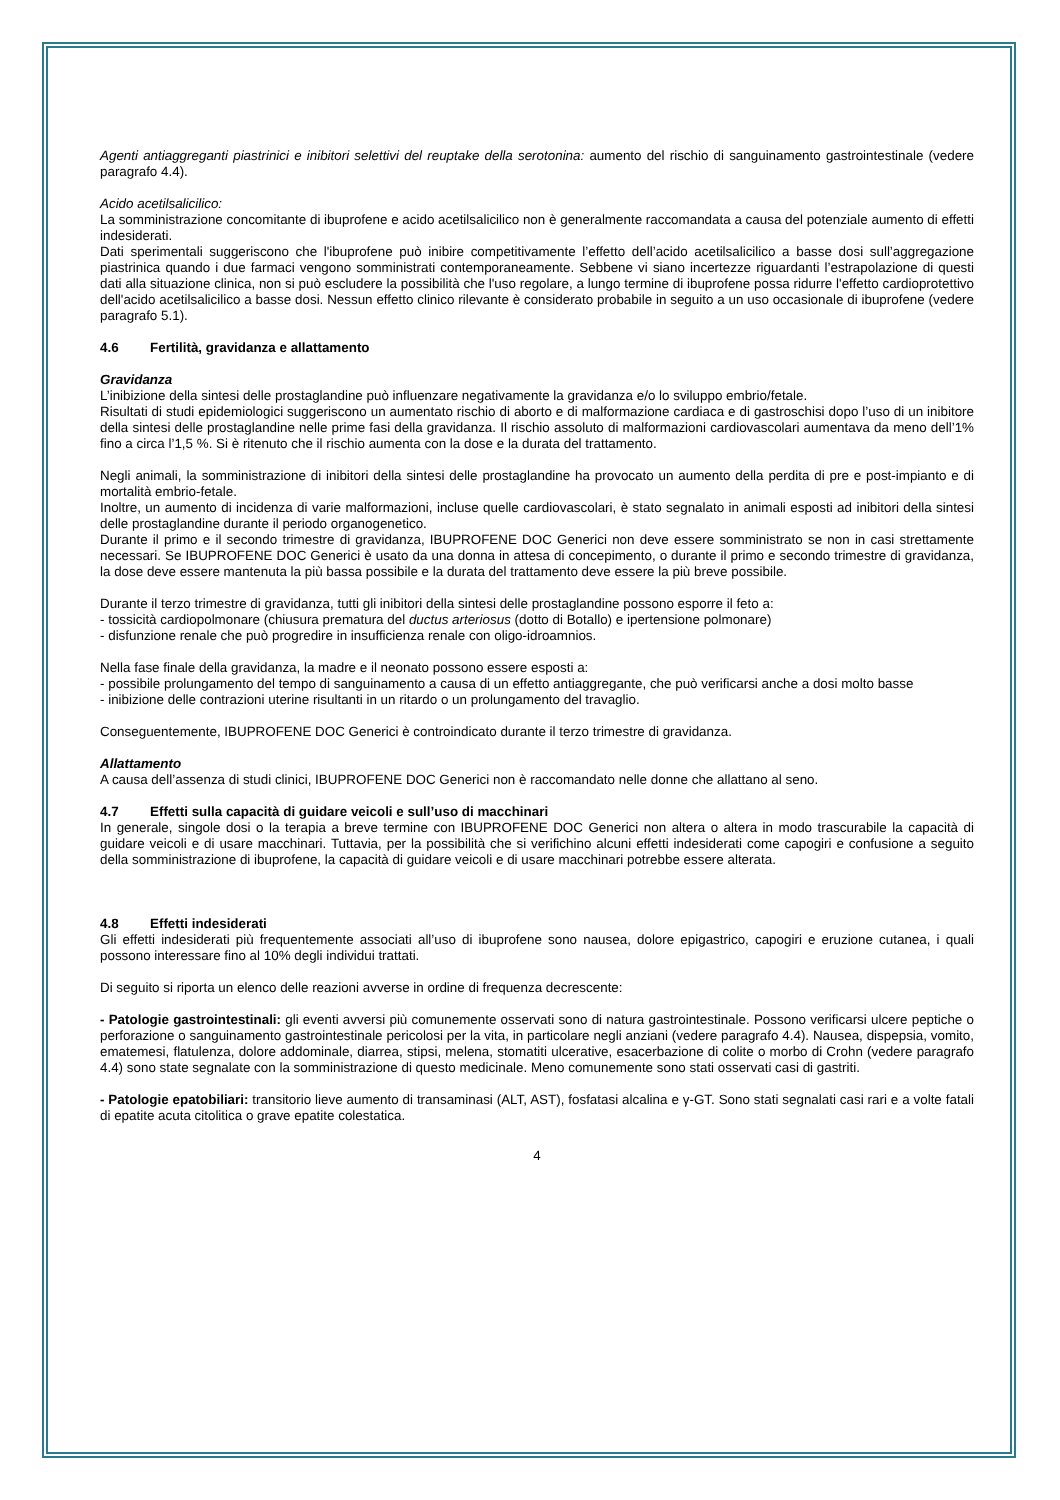Agenti antiaggreganti piastrinici e inibitori selettivi del reuptake della serotonina: aumento del rischio di sanguinamento gastrointestinale (vedere paragrafo 4.4).
Acido acetilsalicilico:
La somministrazione concomitante di ibuprofene e acido acetilsalicilico non è generalmente raccomandata a causa del potenziale aumento di effetti indesiderati.
Dati sperimentali suggeriscono che l'ibuprofene può inibire competitivamente l’effetto dell’acido acetilsalicilico a basse dosi sull’aggregazione piastrinica quando i due farmaci vengono somministrati contemporaneamente. Sebbene vi siano incertezze riguardanti l’estrapolazione di questi dati alla situazione clinica, non si può escludere la possibilità che l'uso regolare, a lungo termine di ibuprofene possa ridurre l'effetto cardioprotettivo dell'acido acetilsalicilico a basse dosi. Nessun effetto clinico rilevante è considerato probabile in seguito a un uso occasionale di ibuprofene (vedere paragrafo 5.1).
4.6 Fertilità, gravidanza e allattamento
Gravidanza
L’inibizione della sintesi delle prostaglandine può influenzare negativamente la gravidanza e/o lo sviluppo embrio/fetale.
Risultati di studi epidemiologici suggeriscono un aumentato rischio di aborto e di malformazione cardiaca e di gastroschisi dopo l’uso di un inibitore della sintesi delle prostaglandine nelle prime fasi della gravidanza. Il rischio assoluto di malformazioni cardiovascolari aumentava da meno dell’1% fino a circa l’1,5 %. Si è ritenuto che il rischio aumenta con la dose e la durata del trattamento.
Negli animali, la somministrazione di inibitori della sintesi delle prostaglandine ha provocato un aumento della perdita di pre e post-impianto e di mortalità embrio-fetale.
Inoltre, un aumento di incidenza di varie malformazioni, incluse quelle cardiovascolari, è stato segnalato in animali esposti ad inibitori della sintesi delle prostaglandine durante il periodo organogenetico.
Durante il primo e il secondo trimestre di gravidanza, IBUPROFENE DOC Generici non deve essere somministrato se non in casi strettamente necessari. Se IBUPROFENE DOC Generici è usato da una donna in attesa di concepimento, o durante il primo e secondo trimestre di gravidanza, la dose deve essere mantenuta la più bassa possibile e la durata del trattamento deve essere la più breve possibile.
Durante il terzo trimestre di gravidanza, tutti gli inibitori della sintesi delle prostaglandine possono esporre il feto a:
- tossicità cardiopolmonare (chiusura prematura del ductus arteriosus (dotto di Botallo) e ipertensione polmonare)
- disfunzione renale che può progredire in insufficienza renale con oligo-idroamnios.
Nella fase finale della gravidanza, la madre e il neonato possono essere esposti a:
- possibile prolungamento del tempo di sanguinamento a causa di un effetto antiaggregante, che può verificarsi anche a dosi molto basse
- inibizione delle contrazioni uterine risultanti in un ritardo o un prolungamento del travaglio.
Conseguentemente, IBUPROFENE DOC Generici è controindicato durante il terzo trimestre di gravidanza.
Allattamento
A causa dell’assenza di studi clinici, IBUPROFENE DOC Generici non è raccomandato nelle donne che allattano al seno.
4.7 Effetti sulla capacità di guidare veicoli e sull’uso di macchinari
In generale, singole dosi o la terapia a breve termine con IBUPROFENE DOC Generici non altera o altera in modo trascurabile la capacità di guidare veicoli e di usare macchinari. Tuttavia, per la possibilità che si verifichino alcuni effetti indesiderati come capogiri e confusione a seguito della somministrazione di ibuprofene, la capacità di guidare veicoli e di usare macchinari potrebbe essere alterata.
4.8 Effetti indesiderati
Gli effetti indesiderati più frequentemente associati all’uso di ibuprofene sono nausea, dolore epigastrico, capogiri e eruzione cutanea, i quali possono interessare fino al 10% degli individui trattati.
Di seguito si riporta un elenco delle reazioni avverse in ordine di frequenza decrescente:
- Patologie gastrointestinali: gli eventi avversi più comunemente osservati sono di natura gastrointestinale. Possono verificarsi ulcere peptiche o perforazione o sanguinamento gastrointestinale pericolosi per la vita, in particolare negli anziani (vedere paragrafo 4.4). Nausea, dispepsia, vomito, ematemesi, flatulenza, dolore addominale, diarrea, stipsi, melena, stomatiti ulcerative, esacerbazione di colite o morbo di Crohn (vedere paragrafo 4.4) sono state segnalate con la somministrazione di questo medicinale. Meno comunemente sono stati osservati casi di gastriti.
- Patologie epatobiliari: transitorio lieve aumento di transaminasi (ALT, AST), fosfatasi alcalina e γ-GT. Sono stati segnalati casi rari e a volte fatali di epatite acuta citolitica o grave epatite colestatica.
4